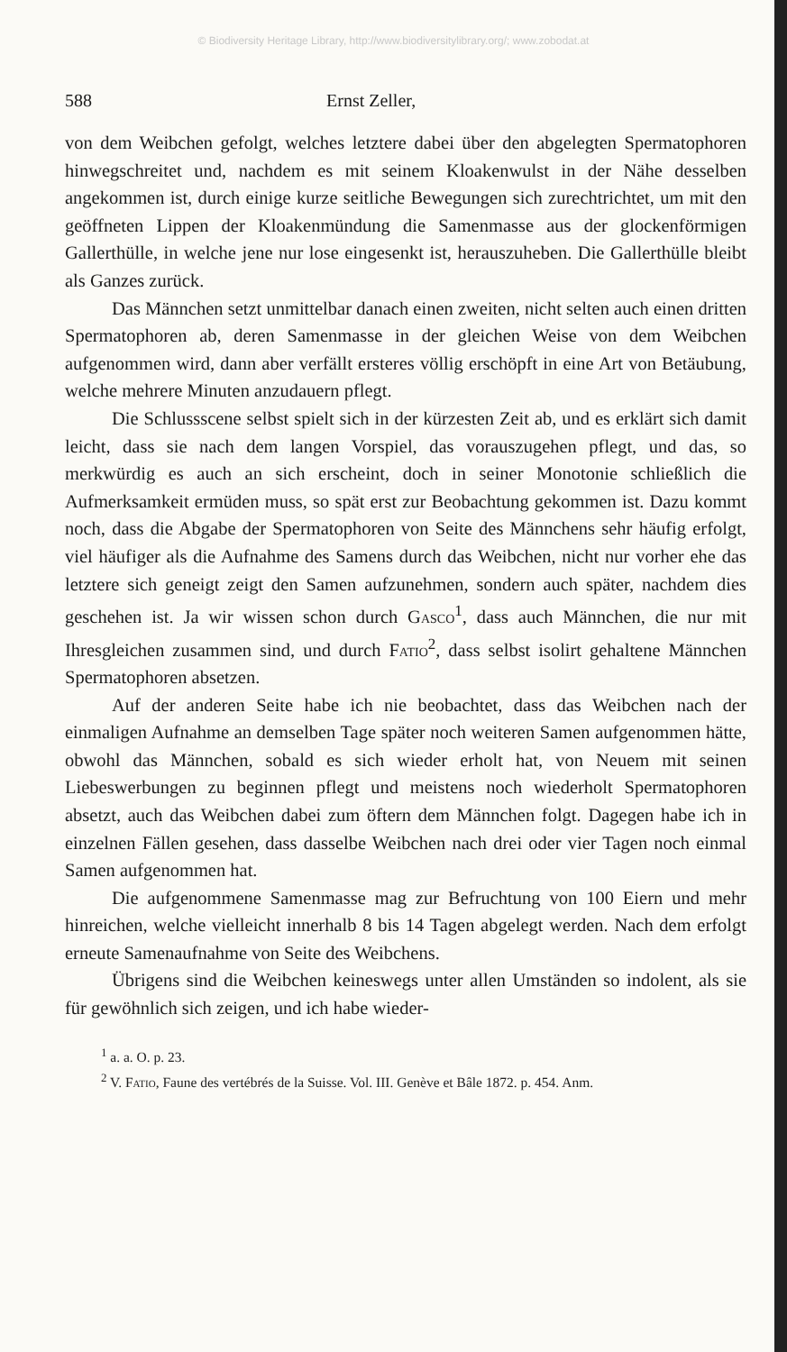© Biodiversity Heritage Library, http://www.biodiversitylibrary.org/; www.zobodat.at
588 Ernst Zeller,
von dem Weibchen gefolgt, welches letztere dabei über den abgelegten Spermatophoren hinwegschreitet und, nachdem es mit seinem Kloakenwulst in der Nähe desselben angekommen ist, durch einige kurze seitliche Bewegungen sich zurechtrichtet, um mit den geöffneten Lippen der Kloakenmündung die Samenmasse aus der glockenförmigen Gallerthülle, in welche jene nur lose eingesenkt ist, herauszuheben. Die Gallerthülle bleibt als Ganzes zurück.
Das Männchen setzt unmittelbar danach einen zweiten, nicht selten auch einen dritten Spermatophoren ab, deren Samenmasse in der gleichen Weise von dem Weibchen aufgenommen wird, dann aber verfällt ersteres völlig erschöpft in eine Art von Betäubung, welche mehrere Minuten anzudauern pflegt.
Die Schlussscene selbst spielt sich in der kürzesten Zeit ab, und es erklärt sich damit leicht, dass sie nach dem langen Vorspiel, das vorauszugehen pflegt, und das, so merkwürdig es auch an sich erscheint, doch in seiner Monotonie schließlich die Aufmerksamkeit ermüden muss, so spät erst zur Beobachtung gekommen ist. Dazu kommt noch, dass die Abgabe der Spermatophoren von Seite des Männchens sehr häufig erfolgt, viel häufiger als die Aufnahme des Samens durch das Weibchen, nicht nur vorher ehe das letztere sich geneigt zeigt den Samen aufzunehmen, sondern auch später, nachdem dies geschehen ist. Ja wir wissen schon durch Gasco<sup>1</sup>, dass auch Männchen, die nur mit Ihresgleichen zusammen sind, und durch Fatio<sup>2</sup>, dass selbst isolirt gehaltene Männchen Spermatophoren absetzen.
Auf der anderen Seite habe ich nie beobachtet, dass das Weibchen nach der einmaligen Aufnahme an demselben Tage später noch weiteren Samen aufgenommen hätte, obwohl das Männchen, sobald es sich wieder erholt hat, von Neuem mit seinen Liebeswerbungen zu beginnen pflegt und meistens noch wiederholt Spermatophoren absetzt, auch das Weibchen dabei zum öftern dem Männchen folgt. Dagegen habe ich in einzelnen Fällen gesehen, dass dasselbe Weibchen nach drei oder vier Tagen noch einmal Samen aufgenommen hat.
Die aufgenommene Samenmasse mag zur Befruchtung von 100 Eiern und mehr hinreichen, welche vielleicht innerhalb 8 bis 14 Tagen abgelegt werden. Nach dem erfolgt erneute Samenaufnahme von Seite des Weibchens.
Übrigens sind die Weibchen keineswegs unter allen Umständen so indolent, als sie für gewöhnlich sich zeigen, und ich habe wieder-
<sup>1</sup> a. a. O. p. 23.
<sup>2</sup> V. Fatio, Faune des vertébrés de la Suisse. Vol. III. Genève et Bâle 1872. p. 454. Anm.